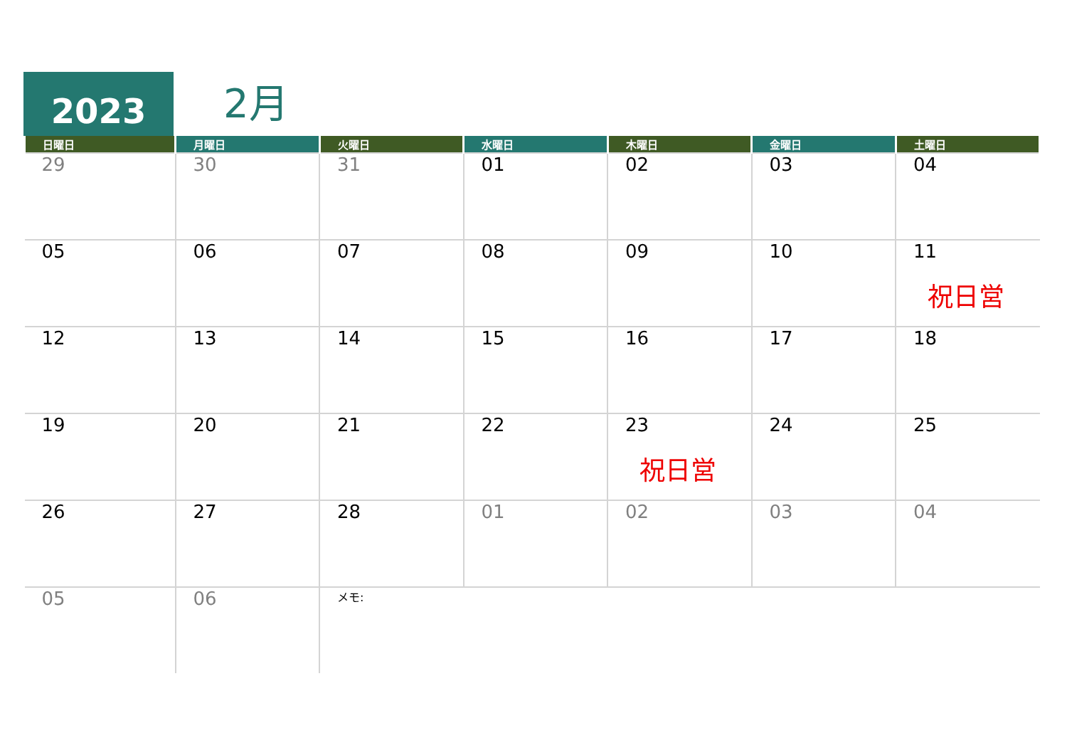2023
2月
| 日曜日 | 月曜日 | 火曜日 | 水曜日 | 木曜日 | 金曜日 | 土曜日 |
| --- | --- | --- | --- | --- | --- | --- |
| 29 | 30 | 31 | 01 | 02 | 03 | 04 |
| 05 | 06 | 07 | 08 | 09 | 10 | 11 祝日営 |
| 12 | 13 | 14 | 15 | 16 | 17 | 18 |
| 19 | 20 | 21 | 22 | 23 祝日営 | 24 | 25 |
| 26 | 27 | 28 | 01 | 02 | 03 | 04 |
| 05 | 06 | メモ: | | | | |